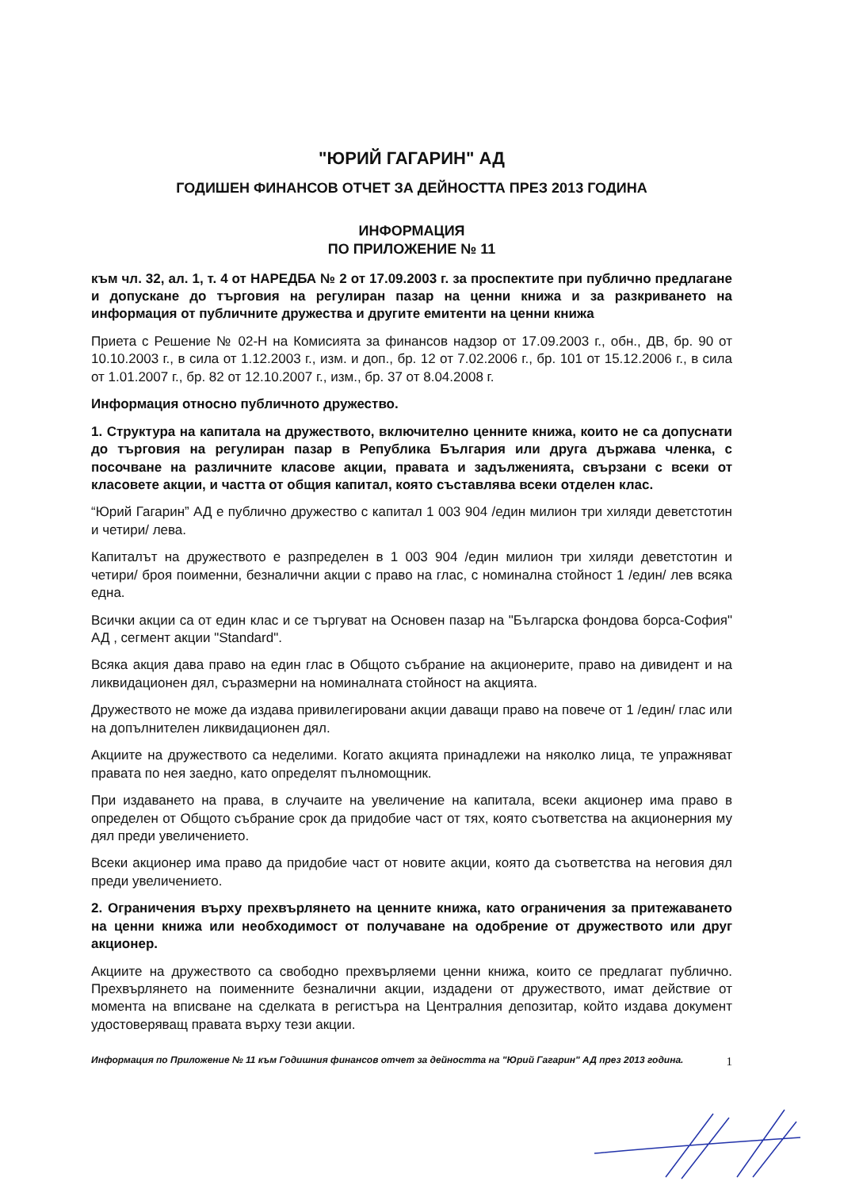"ЮРИЙ ГАГАРИН" АД
ГОДИШЕН ФИНАНСОВ ОТЧЕТ ЗА ДЕЙНОСТТА ПРЕЗ 2013 ГОДИНА
ИНФОРМАЦИЯ
ПО ПРИЛОЖЕНИЕ № 11
към чл. 32, ал. 1, т. 4 от НАРЕДБА № 2 от 17.09.2003 г. за проспектите при публично предлагане и допускане до търговия на регулиран пазар на ценни книжа и за разкриването на информация от публичните дружества и другите емитенти на ценни книжа
Приета с Решение № 02-Н на Комисията за финансов надзор от 17.09.2003 г., обн., ДВ, бр. 90 от 10.10.2003 г., в сила от 1.12.2003 г., изм. и доп., бр. 12 от 7.02.2006 г., бр. 101 от 15.12.2006 г., в сила от 1.01.2007 г., бр. 82 от 12.10.2007 г., изм., бр. 37 от 8.04.2008 г.
Информация относно публичното дружество.
1. Структура на капитала на дружеството, включително ценните книжа, които не са допуснати до търговия на регулиран пазар в Република България или друга държава членка, с посочване на различните класове акции, правата и задълженията, свързани с всеки от класовете акции, и частта от общия капитал, която съставлява всеки отделен клас.
“Юрий Гагарин” АД е публично дружество с капитал 1 003 904 /един милион три хиляди деветстотин и четири/ лева.
Капиталът на дружеството е разпределен в 1 003 904 /един милион три хиляди деветстотин и четири/ броя поименни, безналични акции с право на глас, с номинална стойност 1 /един/ лев всяка една.
Всички акции са от един клас и се търгуват на Основен пазар на "Българска фондова борса-София" АД , сегмент акции "Standard".
Всяка акция дава право на един глас в Общото събрание на акционерите, право на дивидент и на ликвидационен дял, съразмерни на номиналната стойност на акцията.
Дружеството не може да издава привилегировани акции даващи право на повече от 1 /един/ глас или на допълнителен ликвидационен дял.
Акциите на дружеството са неделими. Когато акцията принадлежи на няколко лица, те упражняват правата по нея заедно, като определят пълномощник.
При издаването на права, в случаите на увеличение на капитала, всеки акционер има право в определен от Общото събрание срок да придобие част от тях, която съответства на акционерния му дял преди увеличението.
Всеки акционер има право да придобие част от новите акции, която да съответства на неговия дял преди увеличението.
2. Ограничения върху прехвърлянето на ценните книжа, като ограничения за притежаването на ценни книжа или необходимост от получаване на одобрение от дружеството или друг акционер.
Акциите на дружеството са свободно прехвърляеми ценни книжа, които се предлагат публично. Прехвърлянето на поименните безналични акции, издадени от дружеството, имат действие от момента на вписване на сделката в регистъра на Централния депозитар, който издава документ удостоверяващ правата върху тези акции.
Информация по Приложение № 11 към Годишния финансов отчет за дейността на "Юрий Гагарин" АД през 2013 година. 1